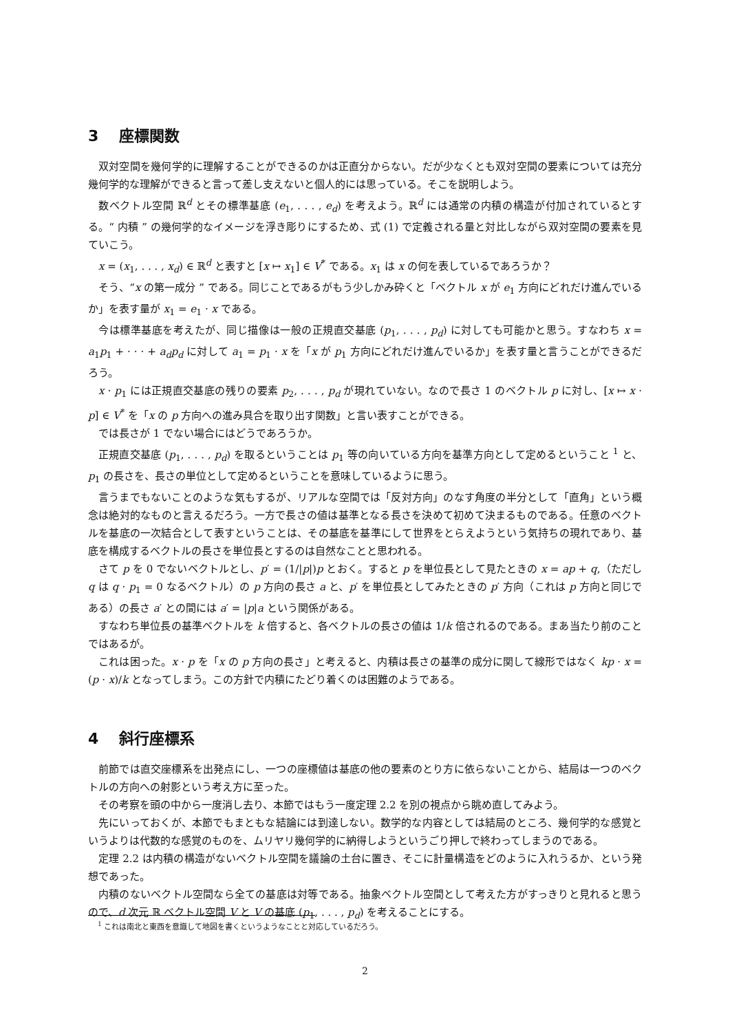3 座標関数
双対空間を幾何学的に理解することができるのかは正直分からない。だが少なくとも双対空間の要素については充分幾何学的な理解ができると言って差し支えないと個人的には思っている。そこを説明しよう。
数ベクトル空間 ℝ<sup>d</sup> とその標準基底 (e<sub>1</sub>, . . . , e<sub>d</sub>) を考えよう。ℝ<sup>d</sup> には通常の内積の構造が付加されているとする。“ 内積 ” の幾何学的なイメージを浮き彫りにするため、式 (1) で定義される量と対比しながら双対空間の要素を見ていこう。
x = (x<sub>1</sub>, . . . , x<sub>d</sub>) ∈ ℝ<sup>d</sup> と表すと [x ↦ x<sub>1</sub>] ∈ V<sup>*</sup> である。x<sub>1</sub> は x の何を表しているであろうか？
そう、“x の第一成分 ” である。同じことであるがもう少しかみ砕くと「ベクトル x が e<sub>1</sub> 方向にどれだけ進んでいるか」を表す量が x<sub>1</sub> = e<sub>1</sub> · x である。
今は標準基底を考えたが、同じ描像は一般の正規直交基底 (p<sub>1</sub>, . . . , p<sub>d</sub>) に対しても可能かと思う。すなわち x = a<sub>1</sub>p<sub>1</sub> + · · · + a<sub>d</sub>p<sub>d</sub> に対して a<sub>1</sub> = p<sub>1</sub> · x を「x が p<sub>1</sub> 方向にどれだけ進んでいるか」を表す量と言うことができるだろう。
x · p<sub>1</sub> には正規直交基底の残りの要素 p<sub>2</sub>, . . . , p<sub>d</sub> が現れていない。なので長さ 1 のベクトル p に対し、[x ↦ x · p] ∈ V<sup>*</sup> を「x の p 方向への進み具合を取り出す関数」と言い表すことができる。
では長さが 1 でない場合にはどうであろうか。
正規直交基底 (p<sub>1</sub>, . . . , p<sub>d</sub>) を取るということは p<sub>1</sub> 等の向いている方向を基準方向として定めるということ <sup>1</sup> と、p<sub>1</sub> の長さを、長さの単位として定めるということを意味しているように思う。
言うまでもないことのような気もするが、リアルな空間では「反対方向」のなす角度の半分として「直角」という概念は絶対的なものと言えるだろう。一方で長さの値は基準となる長さを決めて初めて決まるものである。任意のベクトルを基底の一次結合として表すということは、その基底を基準にして世界をとらえようという気持ちの現れであり、基底を構成するベクトルの長さを単位長とするのは自然なことと思われる。
さて p を 0 でないベクトルとし、p′ = (1/|p|)p とおく。すると p を単位長として見たときの x = ap + q,（ただし q は q · p<sub>1</sub> = 0 なるベクトル）の p 方向の長さ a と、p′ を単位長としてみたときの p′ 方向（これは p 方向と同じである）の長さ a′ との間には a′ = |p|a という関係がある。
すなわち単位長の基準ベクトルを k 倍すると、各ベクトルの長さの値は 1/k 倍されるのである。まあ当たり前のことではあるが。
これは困った。x · p を「x の p 方向の長さ」と考えると、内積は長さの基準の成分に関して線形ではなく kp · x = (p · x)/k となってしまう。この方針で内積にたどり着くのは困難のようである。
4 斜行座標系
前節では直交座標系を出発点にし、一つの座標値は基底の他の要素のとり方に依らないことから、結局は一つのベクトルの方向への射影という考え方に至った。
その考察を頭の中から一度消し去り、本節ではもう一度定理 2.2 を別の視点から眺め直してみよう。
先にいっておくが、本節でもまともな結論には到達しない。数学的な内容としては結局のところ、幾何学的な感覚というよりは代数的な感覚のものを、ムリヤリ幾何学的に納得しようというごり押しで終わってしまうのである。
定理 2.2 は内積の構造がないベクトル空間を議論の土台に置き、そこに計量構造をどのように入れうるか、という発想であった。
内積のないベクトル空間なら全ての基底は対等である。抽象ベクトル空間として考えた方がすっきりと見れると思うので、d 次元 ℝ ベクトル空間 V と V の基底 (p<sub>1</sub>, . . . , p<sub>d</sub>) を考えることにする。
<sup>1</sup> これは南北と東西を意識して地図を書くというようなことと対応しているだろう。
2